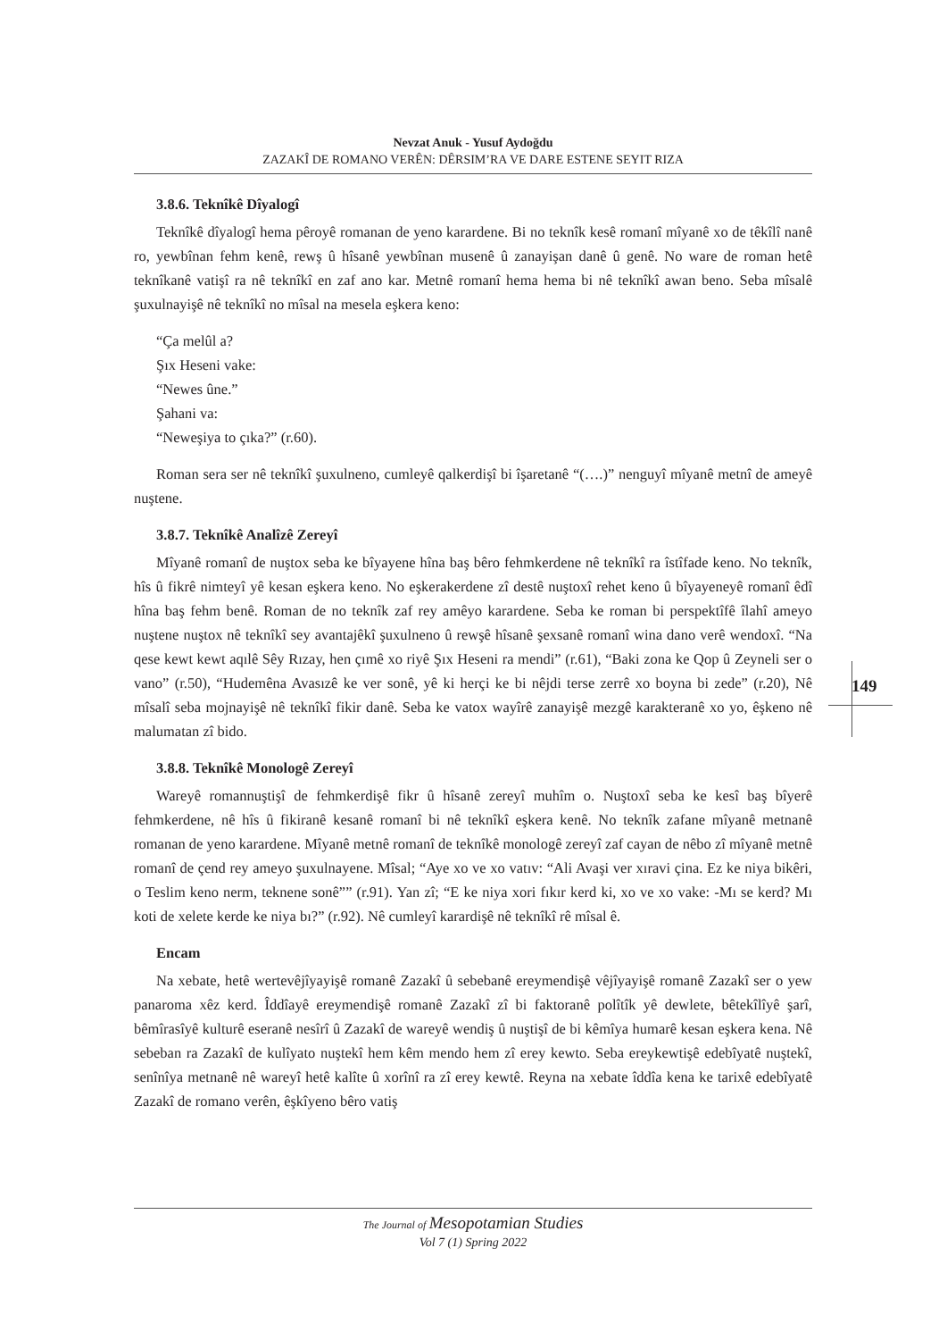149
Nevzat Anuk - Yusuf Aydoğdu
ZAZAKÎ DE ROMANO VERÊN: DÊRSIM’RA VE DARE ESTENE SEYIT RIZA
3.8.6. Teknîkê Dîyalogî
Teknîkê dîyalogî hema pêroyê romanan de yeno karardene. Bi no teknîk kesê romanî mîyanê xo de têkîlî nanê ro, yewbînan fehm kenê, rewş û hîsanê yewbînan musenê û zanayişan danê û genê. No ware de roman hetê teknîkanê vatişî ra nê teknîkî en zaf ano kar. Metnê romanî hema hema bi nê teknîkî awan beno. Seba mîsalê şuxulnayişê nê teknîkî no mîsal na mesela eşkera keno:
“Ça melûl a?
Şıx Heseni vake:
“Newes ûne.”
Şahani va:
“Neweşiya to çıka?” (r.60).
Roman sera ser nê teknîkî şuxulneno, cumleyê qalkerdişî bi îşaretanê “(….)” nenguyî mîyanê metnî de ameyê nuştene.
3.8.7. Teknîkê Analîzê Zereyî
Mîyanê romanî de nuştox seba ke bîyayene hîna baş bêro fehmkerdene nê teknîkî ra îstîfade keno. No teknîk, hîs û fikrê nimteyî yê kesan eşkera keno. No eşkerakerdene zî destê nuştoxî rehet keno û bîyayeneyê romanî êdî hîna baş fehm benê. Roman de no teknîk zaf rey amêyo karardene. Seba ke roman bi perspektîfê îlahî ameyo nuştene nuştox nê teknîkî sey avantajêkî şuxulneno û rewşê hîsanê şexsanê romanî wina dano verê wendoxî. “Na qese kewt kewt aqılê Sêy Rızay, hen çımê xo riyê Şıx Heseni ra mendi” (r.61), “Baki zona ke Qop û Zeyneli ser o vano” (r.50), “Hudemêna Avasızê ke ver sonê, yê ki herçi ke bi nêjdi terse zerrê xo boyna bi zede” (r.20), Nê mîsalî seba mojnayişê nê teknîkî fikir danê. Seba ke vatox wayîrê zanayişê mezgê karakteranê xo yo, êşkeno nê malumatan zî bido.
3.8.8. Teknîkê Monologê Zereyî
Wareyê romannuştişî de fehmkerdişê fikr û hîsanê zereyî muhîm o. Nuştoxî seba ke kesî baş bîyerê fehmkerdene, nê hîs û fikiranê kesanê romanî bi nê teknîkî eşkera kenê. No teknîk zafane mîyanê metnanê romanan de yeno karardene. Mîyanê metnê romanî de teknîkê monologê zereyî zaf cayan de nêbo zî mîyanê metnê romanî de çend rey ameyo şuxulnayene. Mîsal; “Aye xo ve xo vatıv: “Ali Avaşi ver xıravi çina. Ez ke niya bikêri, o Teslim keno nerm, teknene sonê”” (r.91). Yan zî; “E ke niya xori fıkır kerd ki, xo ve xo vake: -Mı se kerd? Mı koti de xelete kerde ke niya bı?” (r.92). Nê cumleyî karardişê nê teknîkî rê mîsal ê.
Encam
Na xebate, hetê wertevêjîyayişê romanê Zazakî û sebebanê ereymendişê vêjîyayişê romanê Zazakî ser o yew panaroma xêz kerd. Îddîayê ereymendişê romanê Zazakî zî bi faktoranê polîtîk yê dewlete, bêtekîlîyê şarî, bêmîrasîyê kulturê eseranê nesîrî û Zazakî de wareyê wendiş û nuştişî de bi kêmîya humarê kesan eşkera kena. Nê sebeban ra Zazakî de kulîyato nuştekî hem kêm mendo hem zî erey kewto. Seba ereykewtişê edebîyatê nuştekî, senînîya metnanê nê wareyî hetê kalîte û xorînî ra zî erey kewtê. Reyna na xebate îddîa kena ke tarixê edebîyatê Zazakî de romano verên, êşkîyeno bêro vatiş
The Journal of Mesopotamian Studies
Vol 7 (1) Spring 2022